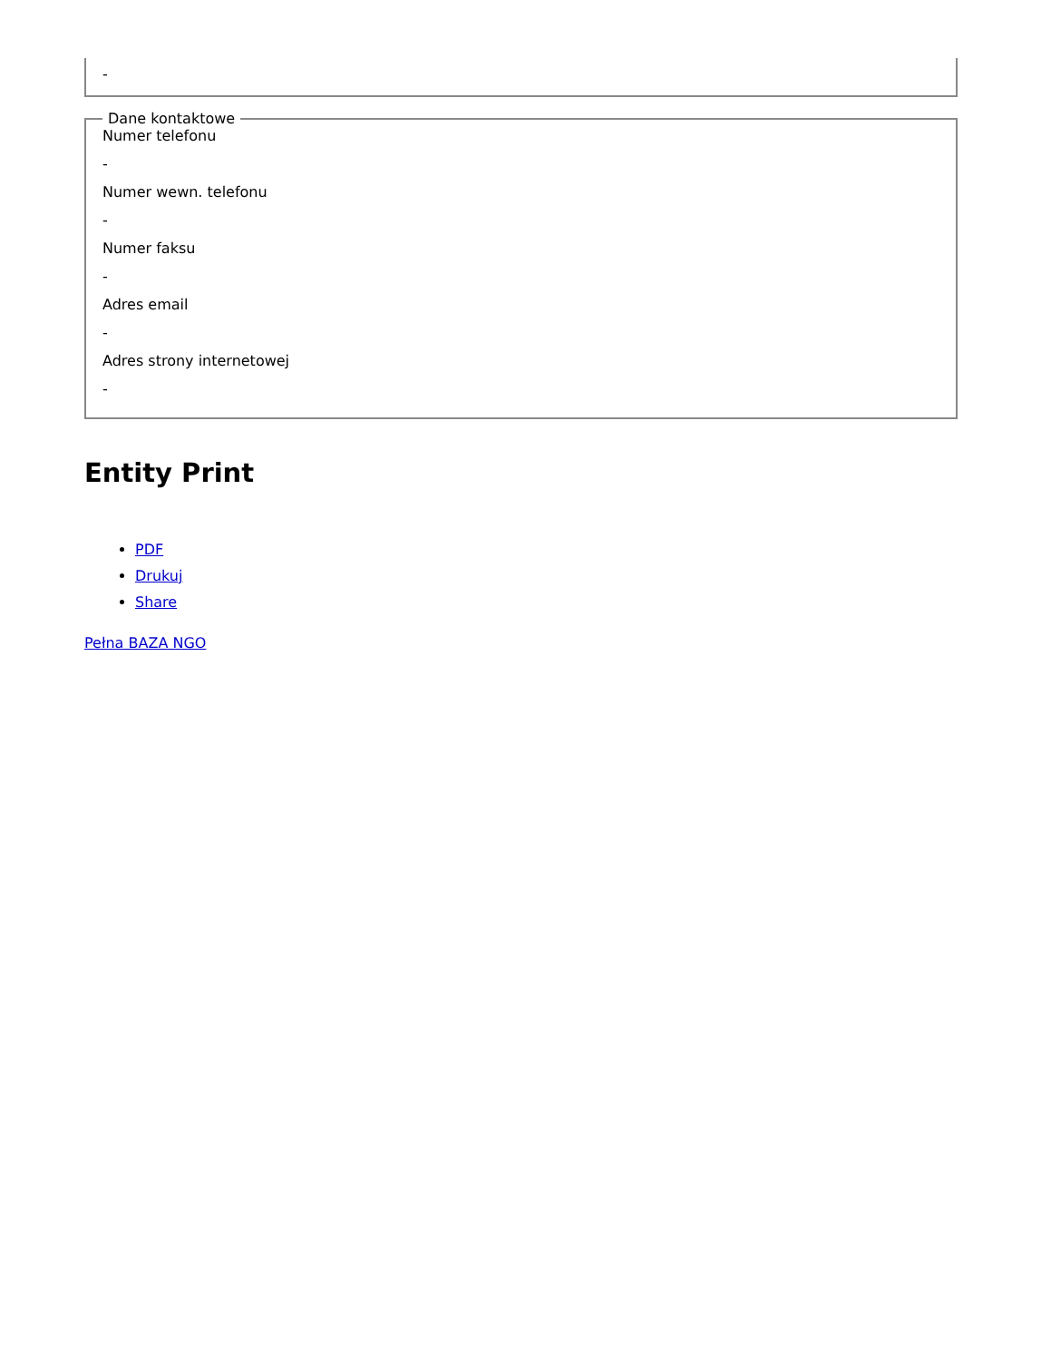-
Dane kontaktowe
Numer telefonu
-
Numer wewn. telefonu
-
Numer faksu
-
Adres email
-
Adres strony internetowej
-
Entity Print
PDF
Drukuj
Share
Pełna BAZA NGO